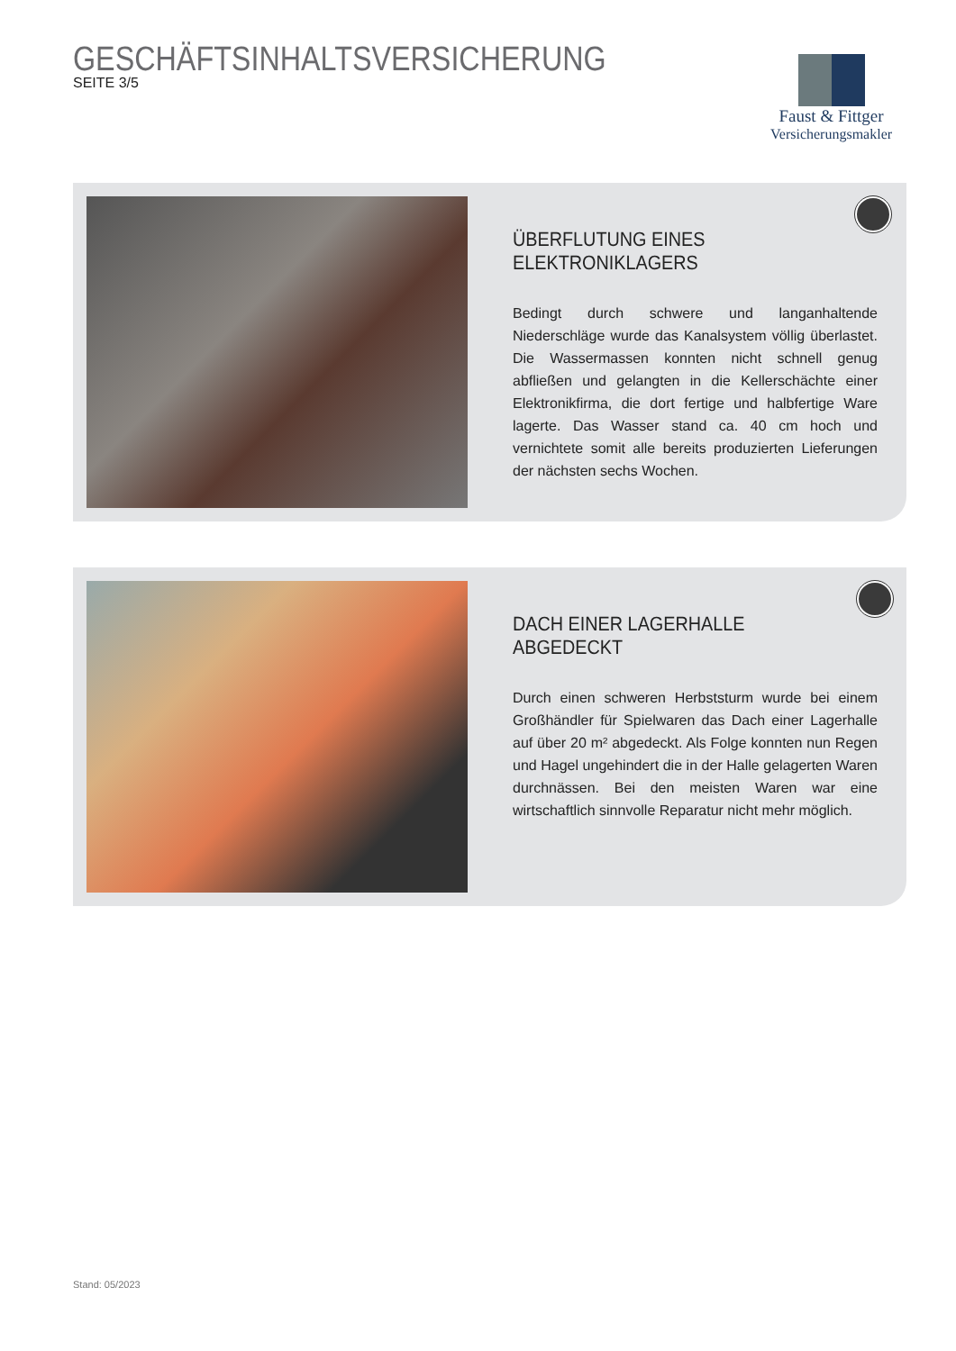GESCHÄFTSINHALTSVERSICHERUNG
SEITE 3/5
Faust & Fittger
Versicherungsmakler
ÜBERFLUTUNG EINES
ELEKTRONIKLAGERS
Bedingt durch schwere und langanhaltende Niederschläge wurde das Kanalsystem völlig überlastet. Die Wassermassen konnten nicht schnell genug abfließen und gelangten in die Kellerschächte einer Elektronikfirma, die dort fertige und halbfertige Ware lagerte. Das Wasser stand ca. 40 cm hoch und vernichtete somit alle bereits produzierten Lieferungen der nächsten sechs Wochen.
DACH EINER LAGERHALLE ABGEDECKT
Durch einen schweren Herbststurm wurde bei einem Großhändler für Spielwaren das Dach einer Lagerhalle auf über 20 m² abgedeckt. Als Folge konnten nun Regen und Hagel ungehindert die in der Halle gelagerten Waren durchnässen. Bei den meisten Waren war eine wirtschaftlich sinnvolle Reparatur nicht mehr möglich.
Stand: 05/2023